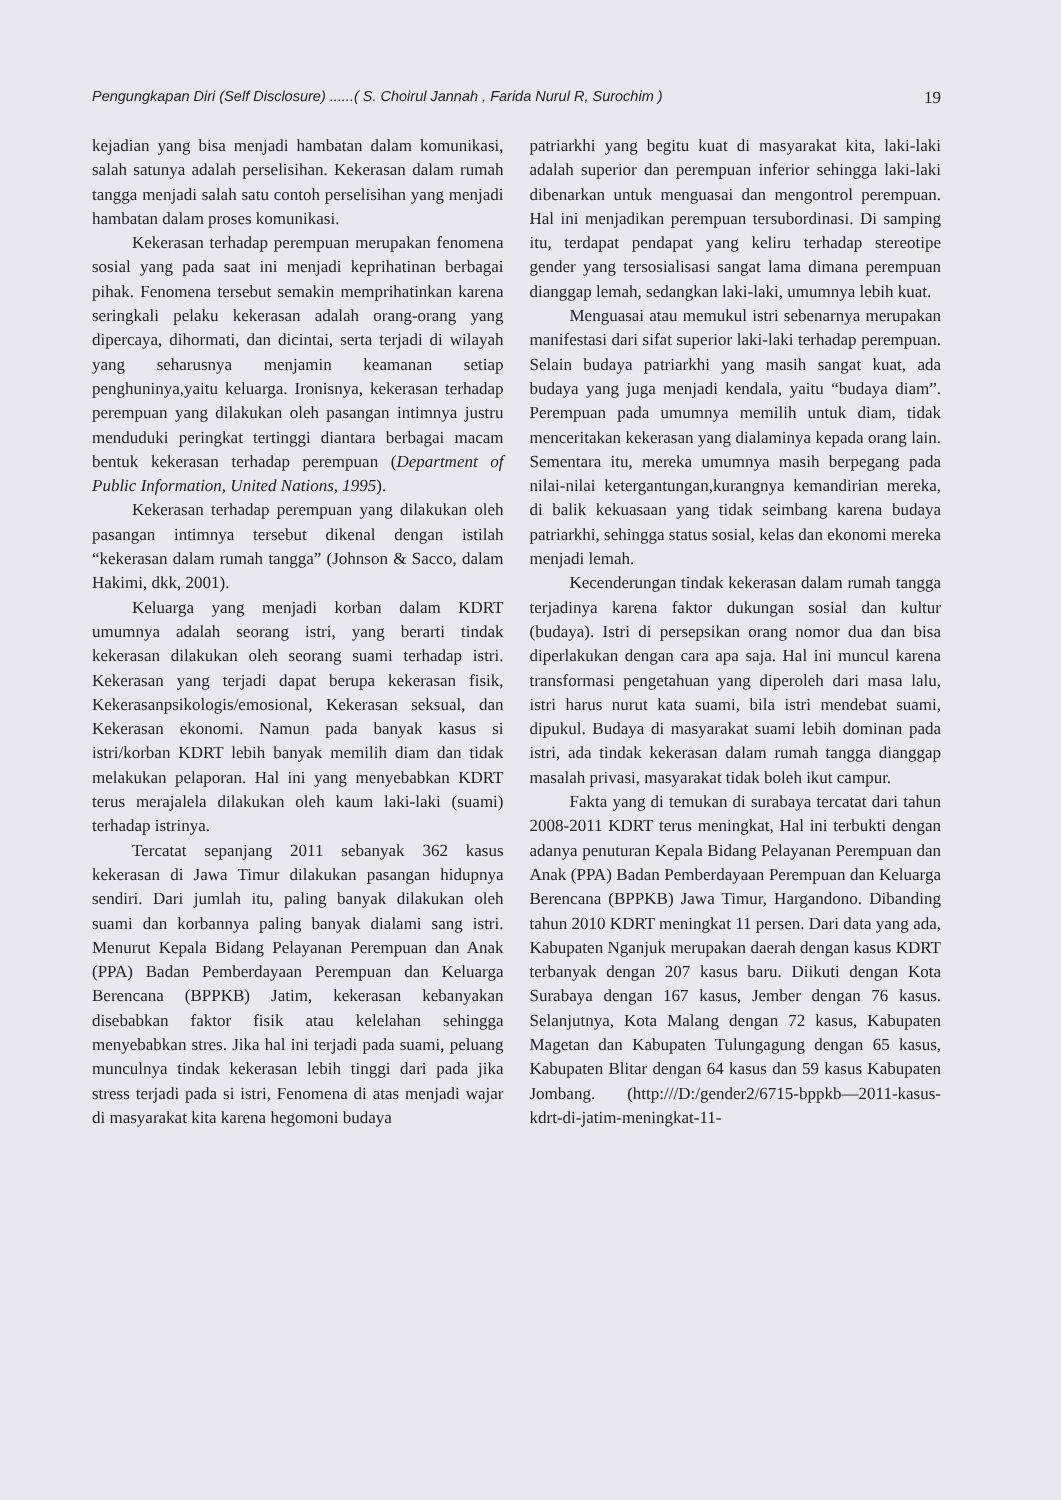Pengungkapan Diri (Self Disclosure) ......( S. Choirul Jannah , Farida Nurul R, Surochim ) 19
kejadian yang bisa menjadi hambatan dalam komunikasi, salah satunya adalah perselisihan. Kekerasan dalam rumah tangga menjadi salah satu contoh perselisihan yang menjadi hambatan dalam proses komunikasi.
Kekerasan terhadap perempuan merupakan fenomena sosial yang pada saat ini menjadi keprihatinan berbagai pihak. Fenomena tersebut semakin memprihatinkan karena seringkali pelaku kekerasan adalah orang-orang yang dipercaya, dihormati, dan dicintai, serta terjadi di wilayah yang seharusnya menjamin keamanan setiap penghuninya,yaitu keluarga. Ironisnya, kekerasan terhadap perempuan yang dilakukan oleh pasangan intimnya justru menduduki peringkat tertinggi diantara berbagai macam bentuk kekerasan terhadap perempuan (Department of Public Information, United Nations, 1995).
Kekerasan terhadap perempuan yang dilakukan oleh pasangan intimnya tersebut dikenal dengan istilah “kekerasan dalam rumah tangga” (Johnson & Sacco, dalam Hakimi, dkk, 2001).
Keluarga yang menjadi korban dalam KDRT umumnya adalah seorang istri, yang berarti tindak kekerasan dilakukan oleh seorang suami terhadap istri. Kekerasan yang terjadi dapat berupa kekerasan fisik, Kekerasanpsikologis/emosional, Kekerasan seksual, dan Kekerasan ekonomi. Namun pada banyak kasus si istri/korban KDRT lebih banyak memilih diam dan tidak melakukan pelaporan. Hal ini yang menyebabkan KDRT terus merajalela dilakukan oleh kaum laki-laki (suami) terhadap istrinya.
Tercatat sepanjang 2011 sebanyak 362 kasus kekerasan di Jawa Timur dilakukan pasangan hidupnya sendiri. Dari jumlah itu, paling banyak dilakukan oleh suami dan korbannya paling banyak dialami sang istri. Menurut Kepala Bidang Pelayanan Perempuan dan Anak (PPA) Badan Pemberdayaan Perempuan dan Keluarga Berencana (BPPKB) Jatim, kekerasan kebanyakan disebabkan faktor fisik atau kelelahan sehingga menyebabkan stres. Jika hal ini terjadi pada suami, peluang munculnya tindak kekerasan lebih tinggi dari pada jika stress terjadi pada si istri, Fenomena di atas menjadi wajar di masyarakat kita karena hegomoni budaya
patriarkhi yang begitu kuat di masyarakat kita, laki-laki adalah superior dan perempuan inferior sehingga laki-laki dibenarkan untuk menguasai dan mengontrol perempuan. Hal ini menjadikan perempuan tersubordinasi. Di samping itu, terdapat pendapat yang keliru terhadap stereotipe gender yang tersosialisasi sangat lama dimana perempuan dianggap lemah, sedangkan laki-laki, umumnya lebih kuat.
Menguasai atau memukul istri sebenarnya merupakan manifestasi dari sifat superior laki-laki terhadap perempuan. Selain budaya patriarkhi yang masih sangat kuat, ada budaya yang juga menjadi kendala, yaitu “budaya diam”. Perempuan pada umumnya memilih untuk diam, tidak menceritakan kekerasan yang dialaminya kepada orang lain. Sementara itu, mereka umumnya masih berpegang pada nilai-nilai ketergantungan,kurangnya kemandirian mereka, di balik kekuasaan yang tidak seimbang karena budaya patriarkhi, sehingga status sosial, kelas dan ekonomi mereka menjadi lemah.
Kecenderungan tindak kekerasan dalam rumah tangga terjadinya karena faktor dukungan sosial dan kultur (budaya). Istri di persepsikan orang nomor dua dan bisa diperlakukan dengan cara apa saja. Hal ini muncul karena transformasi pengetahuan yang diperoleh dari masa lalu, istri harus nurut kata suami, bila istri mendebat suami, dipukul. Budaya di masyarakat suami lebih dominan pada istri, ada tindak kekerasan dalam rumah tangga dianggap masalah privasi, masyarakat tidak boleh ikut campur.
Fakta yang di temukan di surabaya tercatat dari tahun 2008-2011 KDRT terus meningkat, Hal ini terbukti dengan adanya penuturan Kepala Bidang Pelayanan Perempuan dan Anak (PPA) Badan Pemberdayaan Perempuan dan Keluarga Berencana (BPPKB) Jawa Timur, Hargandono. Dibanding tahun 2010 KDRT meningkat 11 persen. Dari data yang ada, Kabupaten Nganjuk merupakan daerah dengan kasus KDRT terbanyak dengan 207 kasus baru. Diikuti dengan Kota Surabaya dengan 167 kasus, Jember dengan 76 kasus. Selanjutnya, Kota Malang dengan 72 kasus, Kabupaten Magetan dan Kabupaten Tulungagung dengan 65 kasus, Kabupaten Blitar dengan 64 kasus dan 59 kasus Kabupaten Jombang. (http:///D:/gender2/6715-bppkb—2011-kasus-kdrt-di-jatim-meningkat-11-